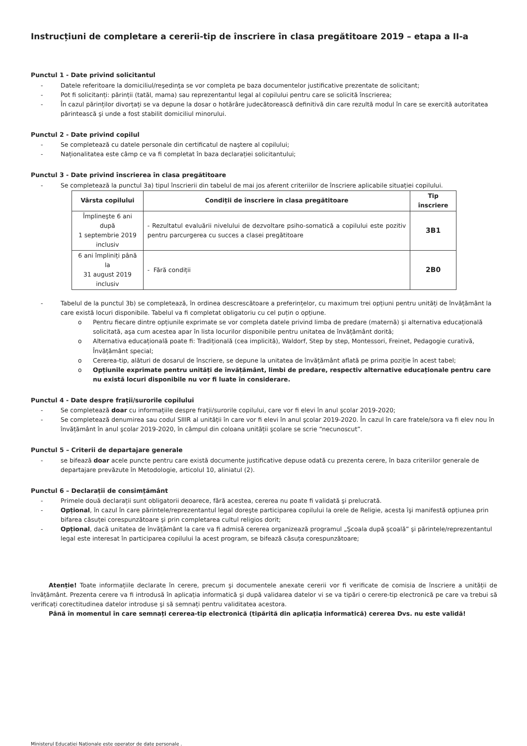Instrucțiuni de completare a cererii-tip de înscriere în clasa pregătitoare 2019 – etapa a II-a
Punctul 1 - Date privind solicitantul
- Datele referitoare la domiciliul/reşedinţa se vor completa pe baza documentelor justificative prezentate de solicitant;
- Pot fi solicitanți: părinții (tatăl, mama) sau reprezentantul legal al copilului pentru care se solicită înscrierea;
- În cazul părinților divorțați se va depune la dosar o hotărâre judecătorească definitivă din care rezultă modul în care se exercită autoritatea părintească şi unde a fost stabilit domiciliul minorului.
Punctul 2 - Date privind copilul
- Se completează cu datele personale din certificatul de naştere al copilului;
- Naționalitatea este câmp ce va fi completat în baza declarației solicitantului;
Punctul 3 - Date privind înscrierea în clasa pregătitoare
- Se completează la punctul 3a) tipul înscrierii din tabelul de mai jos aferent criteriilor de înscriere aplicabile situației copilului.
| Vârsta copilului | Condiții de înscriere în clasa pregătitoare | Tip înscriere |
| --- | --- | --- |
| Împlineşte 6 ani după 1 septembrie 2019 inclusiv | - Rezultatul evaluării nivelului de dezvoltare psiho-somatică a copilului este pozitiv pentru parcurgerea cu succes a clasei pregătitoare | 3B1 |
| 6 ani împliniți până la 31 august 2019 inclusiv | - Fără condiții | 2B0 |
- Tabelul de la punctul 3b) se completează, în ordinea descrescătoare a preferințelor, cu maximum trei opțiuni pentru unități de învățământ la care există locuri disponibile. Tabelul va fi completat obligatoriu cu cel puțin o opțiune.
o Pentru fiecare dintre opțiunile exprimate se vor completa datele privind limba de predare (maternă) şi alternativa educațională solicitată, aşa cum acestea apar în lista locurilor disponibile pentru unitatea de învățământ dorită;
o Alternativa educațională poate fi: Tradițională (cea implicită), Waldorf, Step by step, Montessori, Freinet, Pedagogie curativă, Învățământ special;
o Cererea-tip, alături de dosarul de înscriere, se depune la unitatea de învățământ aflată pe prima poziție în acest tabel;
o Opțiunile exprimate pentru unități de învățământ, limbi de predare, respectiv alternative educaționale pentru care nu există locuri disponibile nu vor fi luate în considerare.
Punctul 4 - Date despre frații/surorile copilului
- Se completează doar cu informațiile despre frații/surorile copilului, care vor fi elevi în anul şcolar 2019-2020;
- Se completează denumirea sau codul SIIIR al unității în care vor fi elevi în anul şcolar 2019-2020. În cazul în care fratele/sora va fi elev nou în învățământ în anul şcolar 2019-2020, în câmpul din coloana unității şcolare se scrie “necunoscut”.
Punctul 5 – Criterii de departajare generale
- se bifează doar acele puncte pentru care există documente justificative depuse odată cu prezenta cerere, în baza criteriilor generale de departajare prevăzute în Metodologie, articolul 10, aliniatul (2).
Punctul 6 – Declarații de consimțământ
- Primele două declarații sunt obligatorii deoarece, fără acestea, cererea nu poate fi validată şi prelucrată.
- Opțional, în cazul în care părintele/reprezentantul legal doreşte participarea copilului la orele de Religie, acesta îşi manifestă opțiunea prin bifarea căsuței corespunzătoare şi prin completarea cultul religios dorit;
- Opțional, dacă unitatea de învățământ la care va fi admisă cererea organizează programul „Şcoala după şcoală” şi părintele/reprezentantul legal este interesat în participarea copilului la acest program, se bifează căsuța corespunzătoare;
Atenție! Toate informațiile declarate în cerere, precum şi documentele anexate cererii vor fi verificate de comisia de înscriere a unității de învățământ. Prezenta cerere va fi introdusă în aplicația informatică şi după validarea datelor vi se va tipări o cerere-tip electronică pe care va trebui să verificați corectitudinea datelor introduse şi să semnați pentru validitatea acestora.
Până în momentul în care semnați cererea-tip electronică (tipărită din aplicația informatică) cererea Dvs. nu este validă!
Ministerul Educației Naționale este operator de date personale .